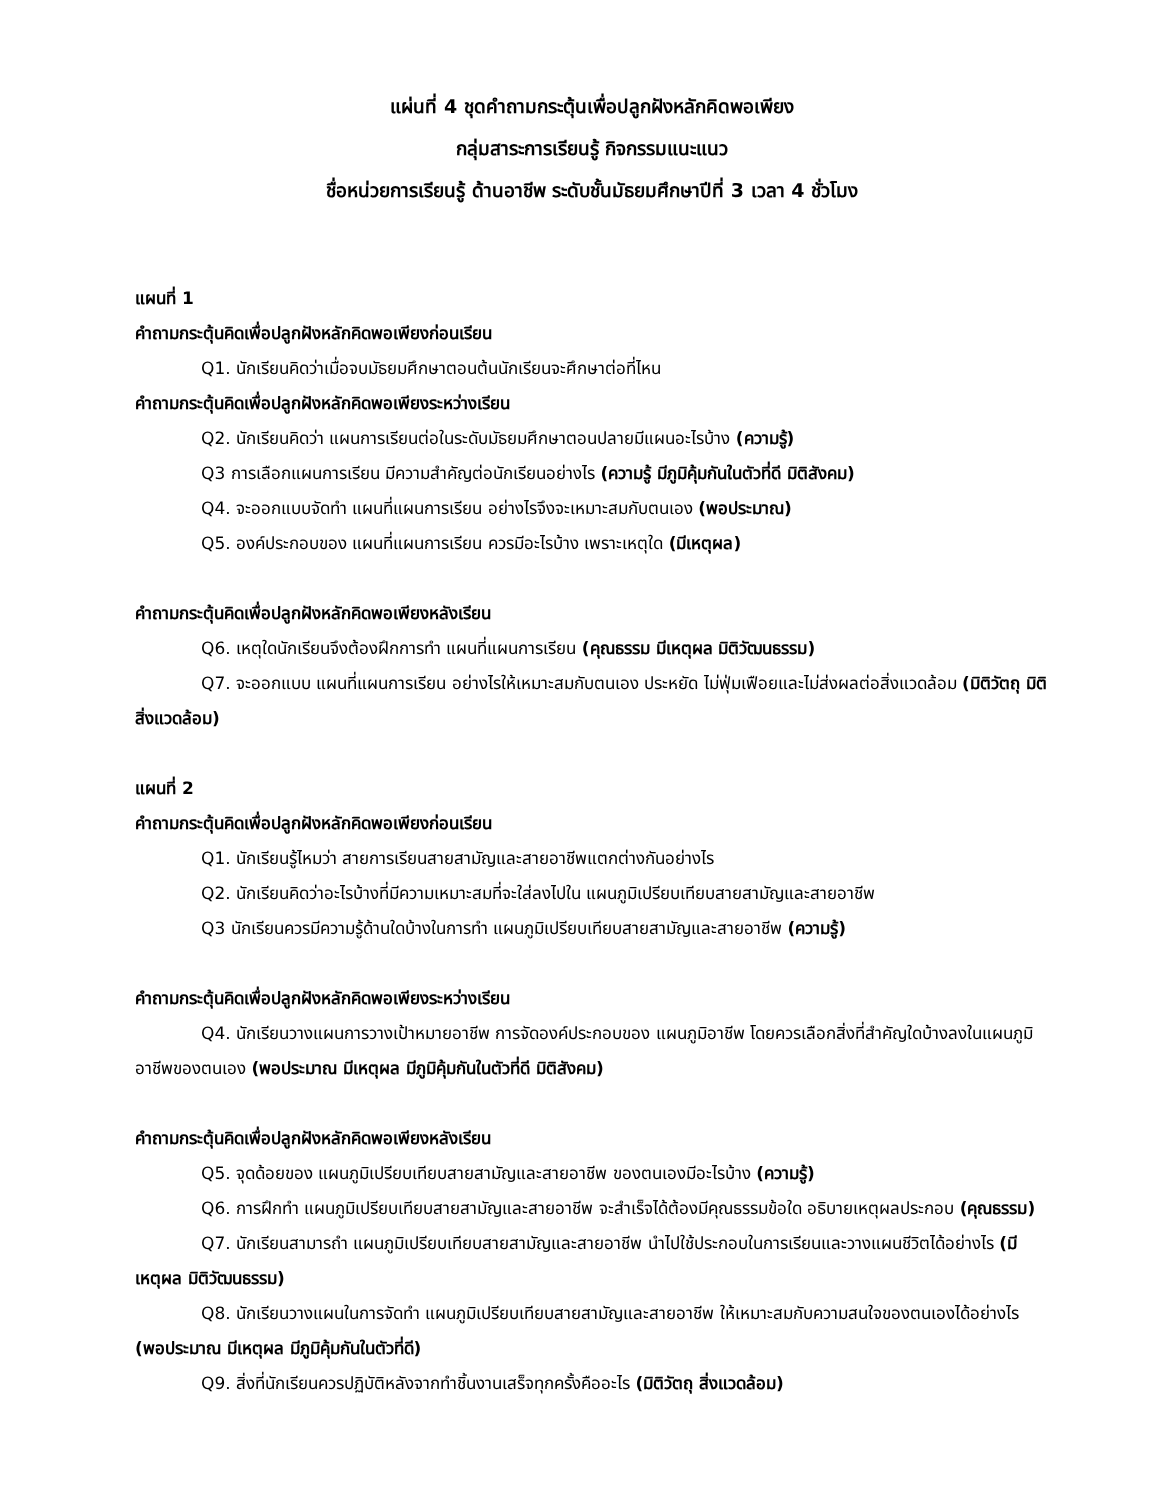แผ่นที่ 4 ชุดคำถามกระตุ้นเพื่อปลูกฝังหลักคิดพอเพียง
กลุ่มสาระการเรียนรู้ กิจกรรมแนะแนว
ชื่อหน่วยการเรียนรู้ ด้านอาชีพ ระดับชั้นมัธยมศึกษาปีที่ 3 เวลา 4 ชั่วโมง
แผนที่ 1
คำถามกระตุ้นคิดเพื่อปลูกฝังหลักคิดพอเพียงก่อนเรียน
Q1. นักเรียนคิดว่าเมื่อจบมัธยมศึกษาตอนต้นนักเรียนจะศึกษาต่อที่ไหน
คำถามกระตุ้นคิดเพื่อปลูกฝังหลักคิดพอเพียงระหว่างเรียน
Q2. นักเรียนคิดว่า แผนการเรียนต่อในระดับมัธยมศึกษาตอนปลายมีแผนอะไรบ้าง (ความรู้)
Q3 การเลือกแผนการเรียน มีความสำคัญต่อนักเรียนอย่างไร (ความรู้ มีภูมิคุ้มกันในตัวที่ดี มิติสังคม)
Q4. จะออกแบบจัดทำ แผนที่แผนการเรียน อย่างไรจึงจะเหมาะสมกับตนเอง (พอประมาณ)
Q5. องค์ประกอบของ แผนที่แผนการเรียน ควรมีอะไรบ้าง เพราะเหตุใด (มีเหตุผล)
คำถามกระตุ้นคิดเพื่อปลูกฝังหลักคิดพอเพียงหลังเรียน
Q6. เหตุใดนักเรียนจึงต้องฝึกการทำ แผนที่แผนการเรียน (คุณธรรม มีเหตุผล มิติวัฒนธรรม)
Q7. จะออกแบบ แผนที่แผนการเรียน อย่างไรให้เหมาะสมกับตนเอง ประหยัด ไม่ฟุ่มเฟือยและไม่ส่งผลต่อสิ่งแวดล้อม (มิติวัตถุ มิติสิ่งแวดล้อม)
แผนที่ 2
คำถามกระตุ้นคิดเพื่อปลูกฝังหลักคิดพอเพียงก่อนเรียน
Q1. นักเรียนรู้ไหมว่า สายการเรียนสายสามัญและสายอาชีพแตกต่างกันอย่างไร
Q2. นักเรียนคิดว่าอะไรบ้างที่มีความเหมาะสมที่จะใส่ลงไปใน แผนภูมิเปรียบเทียบสายสามัญและสายอาชีพ
Q3 นักเรียนควรมีความรู้ด้านใดบ้างในการทำ แผนภูมิเปรียบเทียบสายสามัญและสายอาชีพ (ความรู้)
คำถามกระตุ้นคิดเพื่อปลูกฝังหลักคิดพอเพียงระหว่างเรียน
Q4. นักเรียนวางแผนการวางเป้าหมายอาชีพ การจัดองค์ประกอบของ แผนภูมิอาชีพ โดยควรเลือกสิ่งที่สำคัญใดบ้างลงในแผนภูมิอาชีพของตนเอง (พอประมาณ มีเหตุผล มีภูมิคุ้มกันในตัวที่ดี มิติสังคม)
คำถามกระตุ้นคิดเพื่อปลูกฝังหลักคิดพอเพียงหลังเรียน
Q5. จุดด้อยของ แผนภูมิเปรียบเทียบสายสามัญและสายอาชีพ ของตนเองมีอะไรบ้าง (ความรู้)
Q6. การฝึกทำ แผนภูมิเปรียบเทียบสายสามัญและสายอาชีพ จะสำเร็จได้ต้องมีคุณธรรมข้อใด อธิบายเหตุผลประกอบ (คุณธรรม)
Q7. นักเรียนสามารถำ แผนภูมิเปรียบเทียบสายสามัญและสายอาชีพ นำไปใช้ประกอบในการเรียนและวางแผนชีวิตได้อย่างไร (มีเหตุผล มิติวัฒนธรรม)
Q8. นักเรียนวางแผนในการจัดทำ แผนภูมิเปรียบเทียบสายสามัญและสายอาชีพ ให้เหมาะสมกับความสนใจของตนเองได้อย่างไร (พอประมาณ มีเหตุผล มีภูมิคุ้มกันในตัวที่ดี)
Q9. สิ่งที่นักเรียนควรปฏิบัติหลังจากทำชิ้นงานเสร็จทุกครั้งคืออะไร (มิติวัตถุ สิ่งแวดล้อม)